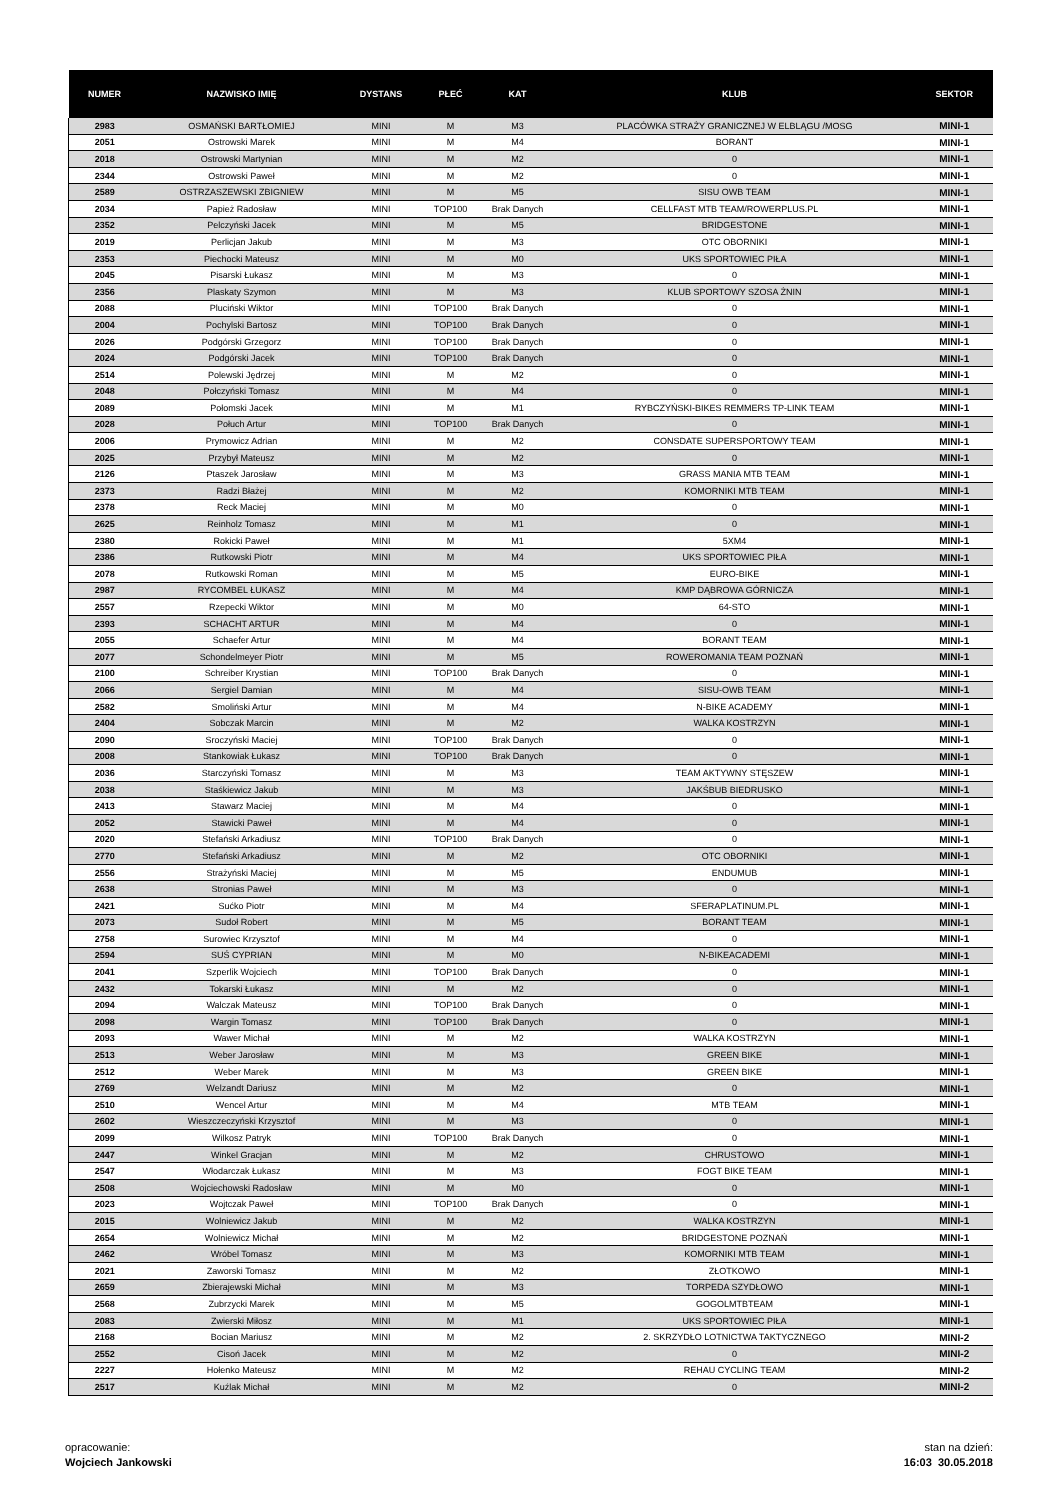| NUMER | NAZWISKO IMIĘ | DYSTANS | PŁEĆ | KAT | KLUB | SEKTOR |
| --- | --- | --- | --- | --- | --- | --- |
| 2983 | OSMAŃSKI BARTŁOMIEJ | MINI | M | M3 | PLACÓWKA STRAŻY GRANICZNEJ W ELBLĄGU /MOSG | MINI-1 |
| 2051 | Ostrowski Marek | MINI | M | M4 | BORANT | MINI-1 |
| 2018 | Ostrowski Martynian | MINI | M | M2 | 0 | MINI-1 |
| 2344 | Ostrowski Paweł | MINI | M | M2 | 0 | MINI-1 |
| 2589 | OSTRZASZEWSKI ZBIGNIEW | MINI | M | M5 | SISU OWB TEAM | MINI-1 |
| 2034 | Papież Radosław | MINI | TOP100 | Brak Danych | CELLFAST MTB TEAM/ROWERPLUS.PL | MINI-1 |
| 2352 | Pelczyński Jacek | MINI | M | M5 | BRIDGESTONE | MINI-1 |
| 2019 | Perlicjan Jakub | MINI | M | M3 | OTC OBORNIKI | MINI-1 |
| 2353 | Piechocki Mateusz | MINI | M | M0 | UKS SPORTOWIEC PIŁA | MINI-1 |
| 2045 | Pisarski Łukasz | MINI | M | M3 | 0 | MINI-1 |
| 2356 | Plaskaty Szymon | MINI | M | M3 | KLUB SPORTOWY SZOSA ŻNIN | MINI-1 |
| 2088 | Pluciński Wiktor | MINI | TOP100 | Brak Danych | 0 | MINI-1 |
| 2004 | Pochylski Bartosz | MINI | TOP100 | Brak Danych | 0 | MINI-1 |
| 2026 | Podgórski Grzegorz | MINI | TOP100 | Brak Danych | 0 | MINI-1 |
| 2024 | Podgórski Jacek | MINI | TOP100 | Brak Danych | 0 | MINI-1 |
| 2514 | Polewski Jędrzej | MINI | M | M2 | 0 | MINI-1 |
| 2048 | Połczyński Tomasz | MINI | M | M4 | 0 | MINI-1 |
| 2089 | Połomski Jacek | MINI | M | M1 | RYBCZYŃSKI-BIKES REMMERS TP-LINK TEAM | MINI-1 |
| 2028 | Połuch Artur | MINI | TOP100 | Brak Danych | 0 | MINI-1 |
| 2006 | Prymowicz Adrian | MINI | M | M2 | CONSDATE SUPERSPORTOWY TEAM | MINI-1 |
| 2025 | Przybył Mateusz | MINI | M | M2 | 0 | MINI-1 |
| 2126 | Ptaszek Jarosław | MINI | M | M3 | GRASS MANIA MTB TEAM | MINI-1 |
| 2373 | Radzi Błażej | MINI | M | M2 | KOMORNIKI MTB TEAM | MINI-1 |
| 2378 | Reck Maciej | MINI | M | M0 | 0 | MINI-1 |
| 2625 | Reinholz Tomasz | MINI | M | M1 | 0 | MINI-1 |
| 2380 | Rokicki Paweł | MINI | M | M1 | 5XM4 | MINI-1 |
| 2386 | Rutkowski Piotr | MINI | M | M4 | UKS SPORTOWIEC PIŁA | MINI-1 |
| 2078 | Rutkowski Roman | MINI | M | M5 | EURO-BIKE | MINI-1 |
| 2987 | RYCOMBEL ŁUKASZ | MINI | M | M4 | KMP DĄBROWA GÓRNICZA | MINI-1 |
| 2557 | Rzepecki Wiktor | MINI | M | M0 | 64-STO | MINI-1 |
| 2393 | SCHACHT ARTUR | MINI | M | M4 | 0 | MINI-1 |
| 2055 | Schaefer Artur | MINI | M | M4 | BORANT TEAM | MINI-1 |
| 2077 | Schondelmeyer Piotr | MINI | M | M5 | ROWEROMANIA TEAM POZNAŃ | MINI-1 |
| 2100 | Schreiber Krystian | MINI | TOP100 | Brak Danych | 0 | MINI-1 |
| 2066 | Sergiel Damian | MINI | M | M4 | SISU-OWB TEAM | MINI-1 |
| 2582 | Smoliński Artur | MINI | M | M4 | N-BIKE ACADEMY | MINI-1 |
| 2404 | Sobczak Marcin | MINI | M | M2 | WALKA KOSTRZYN | MINI-1 |
| 2090 | Sroczyński Maciej | MINI | TOP100 | Brak Danych | 0 | MINI-1 |
| 2008 | Stankowiak Łukasz | MINI | TOP100 | Brak Danych | 0 | MINI-1 |
| 2036 | Starczyński Tomasz | MINI | M | M3 | TEAM AKTYWNY STĘSZEW | MINI-1 |
| 2038 | Staśkiewicz Jakub | MINI | M | M3 | JAKŚBUB BIEDRUSKO | MINI-1 |
| 2413 | Stawarz Maciej | MINI | M | M4 | 0 | MINI-1 |
| 2052 | Stawicki Paweł | MINI | M | M4 | 0 | MINI-1 |
| 2020 | Stefański Arkadiusz | MINI | TOP100 | Brak Danych | 0 | MINI-1 |
| 2770 | Stefański Arkadiusz | MINI | M | M2 | OTC OBORNIKI | MINI-1 |
| 2556 | Strażyński Maciej | MINI | M | M5 | ENDUMUB | MINI-1 |
| 2638 | Stronias Paweł | MINI | M | M3 | 0 | MINI-1 |
| 2421 | Sućko Piotr | MINI | M | M4 | SFERAPLATINUM.PL | MINI-1 |
| 2073 | Sudoł Robert | MINI | M | M5 | BORANT TEAM | MINI-1 |
| 2758 | Surowiec Krzysztof | MINI | M | M4 | 0 | MINI-1 |
| 2594 | SUŚ CYPRIAN | MINI | M | M0 | N-BIKEACADEMI | MINI-1 |
| 2041 | Szperlik Wojciech | MINI | TOP100 | Brak Danych | 0 | MINI-1 |
| 2432 | Tokarski Łukasz | MINI | M | M2 | 0 | MINI-1 |
| 2094 | Walczak Mateusz | MINI | TOP100 | Brak Danych | 0 | MINI-1 |
| 2098 | Wargin Tomasz | MINI | TOP100 | Brak Danych | 0 | MINI-1 |
| 2093 | Wawer Michał | MINI | M | M2 | WALKA KOSTRZYN | MINI-1 |
| 2513 | Weber Jarosław | MINI | M | M3 | GREEN BIKE | MINI-1 |
| 2512 | Weber Marek | MINI | M | M3 | GREEN BIKE | MINI-1 |
| 2769 | Welzandt Dariusz | MINI | M | M2 | 0 | MINI-1 |
| 2510 | Wencel Artur | MINI | M | M4 | MTB TEAM | MINI-1 |
| 2602 | Wieszczeczyński Krzysztof | MINI | M | M3 | 0 | MINI-1 |
| 2099 | Wilkosz Patryk | MINI | TOP100 | Brak Danych | 0 | MINI-1 |
| 2447 | Winkel Gracjan | MINI | M | M2 | CHRUSTOWO | MINI-1 |
| 2547 | Włodarczak Łukasz | MINI | M | M3 | FOGT BIKE TEAM | MINI-1 |
| 2508 | Wojciechowski Radosław | MINI | M | M0 | 0 | MINI-1 |
| 2023 | Wojtczak Paweł | MINI | TOP100 | Brak Danych | 0 | MINI-1 |
| 2015 | Wolniewicz Jakub | MINI | M | M2 | WALKA KOSTRZYN | MINI-1 |
| 2654 | Wolniewicz Michał | MINI | M | M2 | BRIDGESTONE POZNAŃ | MINI-1 |
| 2462 | Wróbel Tomasz | MINI | M | M3 | KOMORNIKI MTB TEAM | MINI-1 |
| 2021 | Zaworski Tomasz | MINI | M | M2 | ZŁOTKOWO | MINI-1 |
| 2659 | Zbierajewski Michał | MINI | M | M3 | TORPEDA SZYDŁOWO | MINI-1 |
| 2568 | Zubrzycki Marek | MINI | M | M5 | GOGOLMTBTEAM | MINI-1 |
| 2083 | Zwierski Miłosz | MINI | M | M1 | UKS SPORTOWIEC PIŁA | MINI-1 |
| 2168 | Bocian Mariusz | MINI | M | M2 | 2. SKRZYDŁO LOTNICTWA TAKTYCZNEGO | MINI-2 |
| 2552 | Cisoń Jacek | MINI | M | M2 | 0 | MINI-2 |
| 2227 | Hołenko Mateusz | MINI | M | M2 | REHAU CYCLING TEAM | MINI-2 |
| 2517 | Kuźlak Michał | MINI | M | M2 | 0 | MINI-2 |
opracowanie:
Wojciech Jankowski
stan na dzień:
16:03 30.05.2018